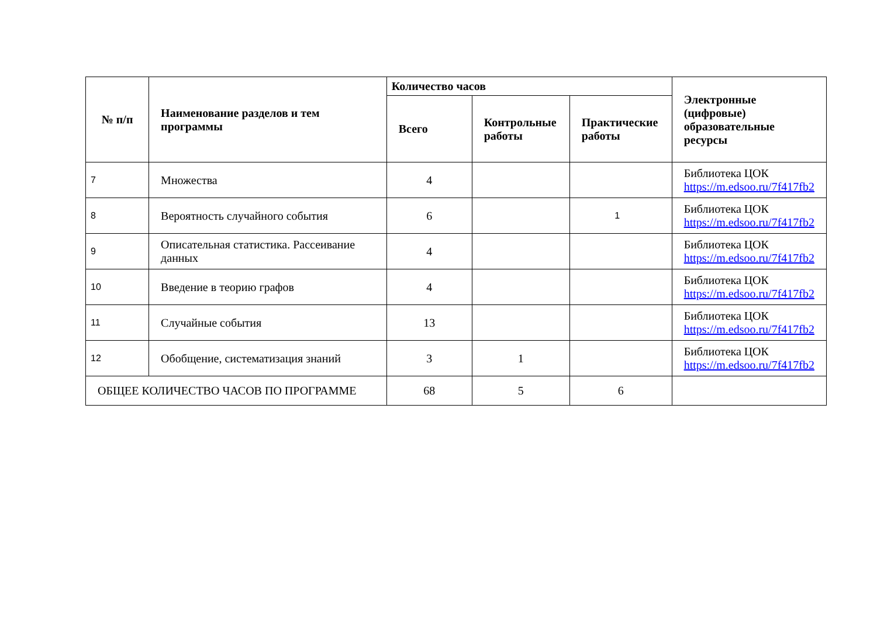| № п/п | Наименование разделов и тем программы | Количество часов | | | Электронные (цифровые) образовательные ресурсы |
| --- | --- | --- | --- | --- | --- |
| | | Всего | Контрольные работы | Практические работы | |
| 7 | Множества | 4 | | | Библиотека ЦОК https://m.edsoo.ru/7f417fb2 |
| 8 | Вероятность случайного события | 6 | | 1 | Библиотека ЦОК https://m.edsoo.ru/7f417fb2 |
| 9 | Описательная статистика. Рассеивание данных | 4 | | | Библиотека ЦОК https://m.edsoo.ru/7f417fb2 |
| 10 | Введение в теорию графов | 4 | | | Библиотека ЦОК https://m.edsoo.ru/7f417fb2 |
| 11 | Случайные события | 13 | | | Библиотека ЦОК https://m.edsoo.ru/7f417fb2 |
| 12 | Обобщение, систематизация знаний | 3 | 1 | | Библиотека ЦОК https://m.edsoo.ru/7f417fb2 |
| ОБЩЕЕ КОЛИЧЕСТВО ЧАСОВ ПО ПРОГРАММЕ | | 68 | 5 | 6 | |